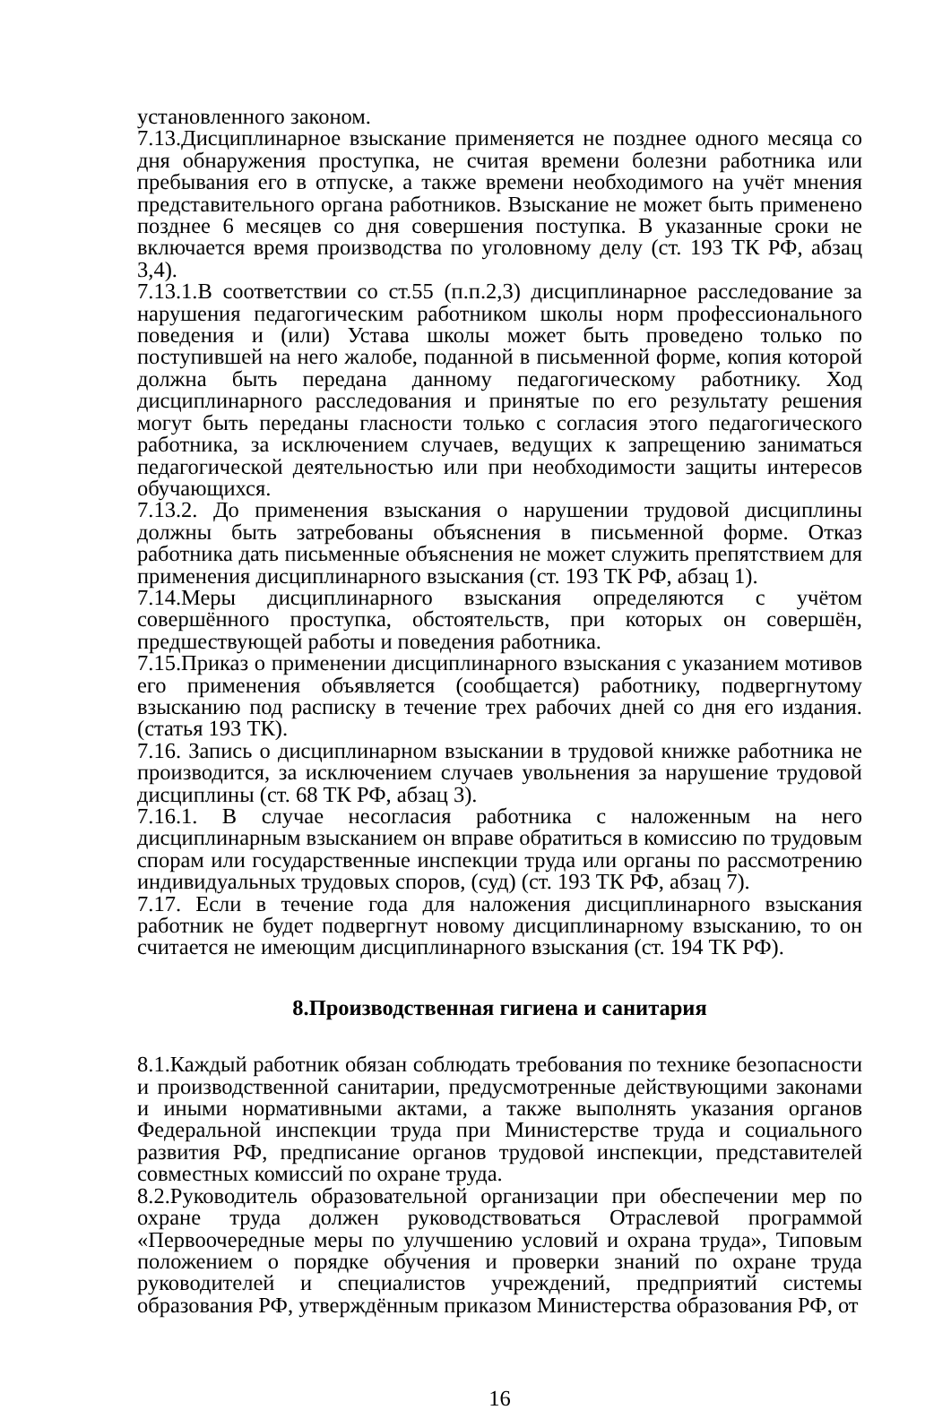установленного законом.
7.13.Дисциплинарное взыскание применяется не позднее одного месяца со дня обнаружения проступка, не считая времени болезни работника или пребывания его в отпуске, а также времени необходимого на учёт мнения представительного органа работников. Взыскание не может быть применено позднее 6 месяцев со дня совершения поступка. В указанные сроки не включается время производства по уголовному делу (ст. 193 ТК РФ, абзац 3,4).
7.13.1.В соответствии со ст.55 (п.п.2,3) дисциплинарное расследование за нарушения педагогическим работником школы норм профессионального поведения и (или) Устава школы может быть проведено только по поступившей на него жалобе, поданной в письменной форме, копия которой должна быть передана данному педагогическому работнику. Ход дисциплинарного расследования и принятые по его результату решения могут быть переданы гласности только с согласия этого педагогического работника, за исключением случаев, ведущих к запрещению заниматься педагогической деятельностью или при необходимости защиты интересов обучающихся.
7.13.2. До применения взыскания о нарушении трудовой дисциплины должны быть затребованы объяснения в письменной форме. Отказ работника дать письменные объяснения не может служить препятствием для применения дисциплинарного взыскания (ст. 193 ТК РФ, абзац 1).
7.14.Меры дисциплинарного взыскания определяются с учётом совершённого проступка, обстоятельств, при которых он совершён, предшествующей работы и поведения работника.
7.15.Приказ о применении дисциплинарного взыскания с указанием мотивов его применения объявляется (сообщается) работнику, подвергнутому взысканию под расписку в течение трех рабочих дней со дня его издания. (статья 193 ТК).
7.16. Запись о дисциплинарном взыскании в трудовой книжке работника не производится, за исключением случаев увольнения за нарушение трудовой дисциплины (ст. 68 ТК РФ, абзац 3).
7.16.1. В случае несогласия работника с наложенным на него дисциплинарным взысканием он вправе обратиться в комиссию по трудовым спорам или государственные инспекции труда или органы по рассмотрению индивидуальных трудовых споров, (суд) (ст. 193 ТК РФ, абзац 7).
7.17. Если в течение года для наложения дисциплинарного взыскания работник не будет подвергнут новому дисциплинарному взысканию, то он считается не имеющим дисциплинарного взыскания (ст. 194 ТК РФ).
8.Производственная гигиена и санитария
8.1.Каждый работник обязан соблюдать требования по технике безопасности и производственной санитарии, предусмотренные действующими законами и иными нормативными актами, а также выполнять указания органов Федеральной инспекции труда при Министерстве труда и социального развития РФ, предписание органов трудовой инспекции, представителей совместных комиссий по охране труда.
8.2.Руководитель образовательной организации при обеспечении мер по охране труда должен руководствоваться Отраслевой программой «Первоочередные меры по улучшению условий и охрана труда», Типовым положением о порядке обучения и проверки знаний по охране труда руководителей и специалистов учреждений, предприятий системы образования РФ, утверждённым приказом Министерства образования РФ, от
16